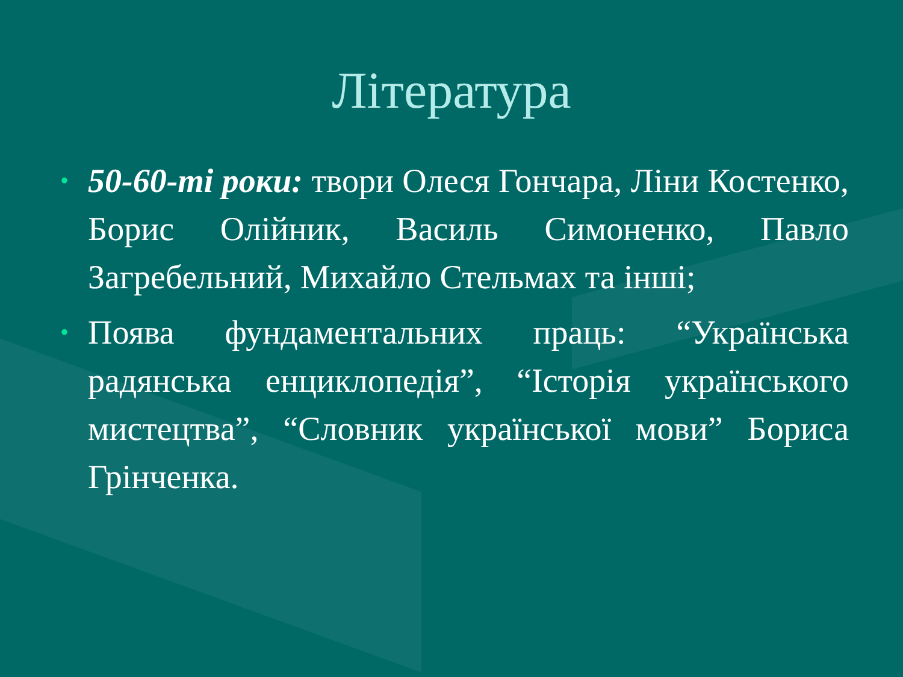Література
• 50-60-ті роки: твори Олеся Гончара, Ліни Костенко, Борис Олійник, Василь Симоненко, Павло Загребельний, Михайло Стельмах та інші;
• Поява фундаментальних праць: “Українська радянська енциклопедія”, “Історія українського мистецтва”, “Словник української мови” Бориса Грінченка.